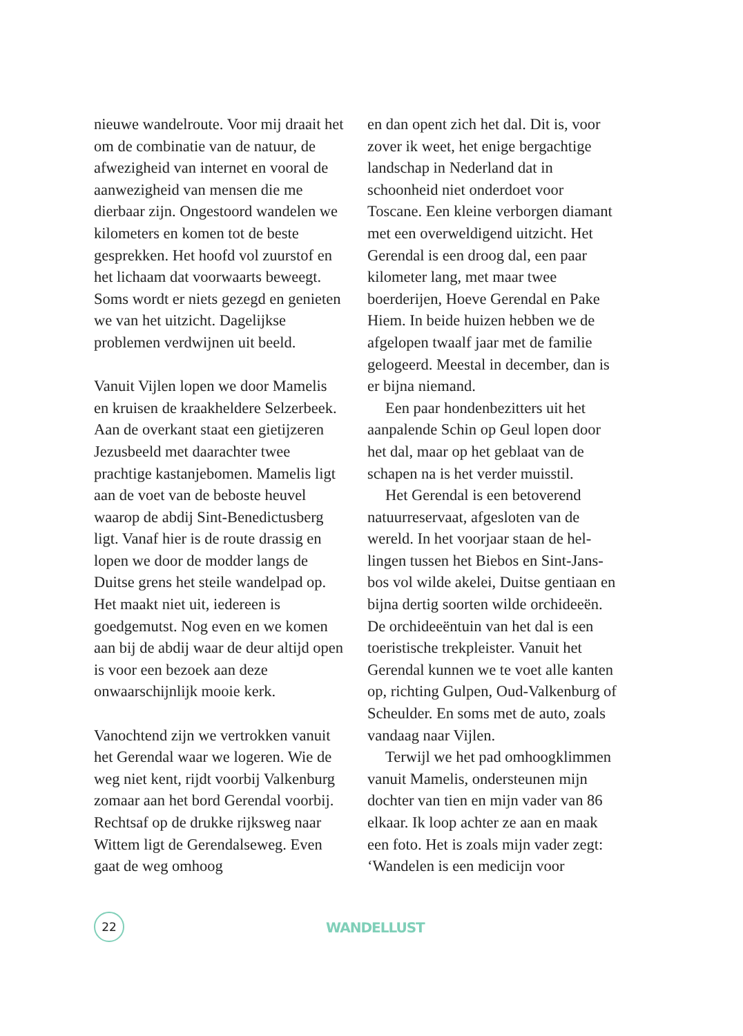nieuwe wandelroute. Voor mij draait het om de combinatie van de natuur, de afwezigheid van internet en vooral de aanwezigheid van mensen die me dierbaar zijn. Ongestoord wandelen we kilometers en komen tot de beste gesprekken. Het hoofd vol zuurstof en het lichaam dat voorwaarts beweegt. Soms wordt er niets gezegd en genie­ten we van het uitzicht. Dagelijkse problemen verdwijnen uit beeld.
Vanuit Vijlen lopen we door Mamelis en kruisen de kraakheldere Selzer­beek. Aan de overkant staat een giet­ijzeren Jezusbeeld met daarachter twee prachtige kastanjebomen. Ma­melis ligt aan de voet van de beboste heuvel waarop de abdij Sint-Benedic­tusberg ligt. Vanaf hier is de route drassig en lopen we door de modder langs de Duitse grens het steile wan­delpad op. Het maakt niet uit, ieder­een is goedgemutst. Nog even en we komen aan bij de abdij waar de deur altijd open is voor een bezoek aan deze onwaarschijnlijk mooie kerk.
Vanochtend zijn we vertrokken van­uit het Gerendal waar we logeren. Wie de weg niet kent, rijdt voorbij Valkenburg zomaar aan het bord Ge­rendal voorbij. Rechtsaf op de drukke rijksweg naar Wittem ligt de Geren­dalseweg. Even gaat de weg omhoog
en dan opent zich het dal. Dit is, voor zover ik weet, het enige bergachtige landschap in Nederland dat in schoonheid niet onderdoet voor Toscane. Een kleine verborgen dia­mant met een overweldigend uitzicht. Het Gerendal is een droog dal, een paar kilometer lang, met maar twee boerderijen, Hoeve Gerendal en Pake Hiem. In beide huizen hebben we de afgelopen twaalf jaar met de familie gelogeerd. Meestal in december, dan is er bijna niemand.
Een paar hondenbezitters uit het aanpalende Schin op Geul lopen door het dal, maar op het geblaat van de schapen na is het verder muisstil.
Het Gerendal is een betoverend natuurreservaat, afgesloten van de wereld. In het voorjaar staan de hel­lingen tussen het Biebos en Sint-Jans­bos vol wilde akelei, Duitse gentiaan en bijna dertig soorten wilde orchi­deeën. De orchideeëntuin van het dal is een toeristische trekpleister. Vanuit het Gerendal kunnen we te voet alle kanten op, richting Gulpen, Oud-Valkenburg of Scheulder. En soms met de auto, zoals vandaag naar Vijlen.
Terwijl we het pad omhoogklim­men vanuit Mamelis, ondersteunen mijn dochter van tien en mijn vader van 86 elkaar. Ik loop achter ze aan en maak een foto. Het is zoals mijn vader zegt: ‘Wandelen is een medicijn voor
22 WANDELLUST